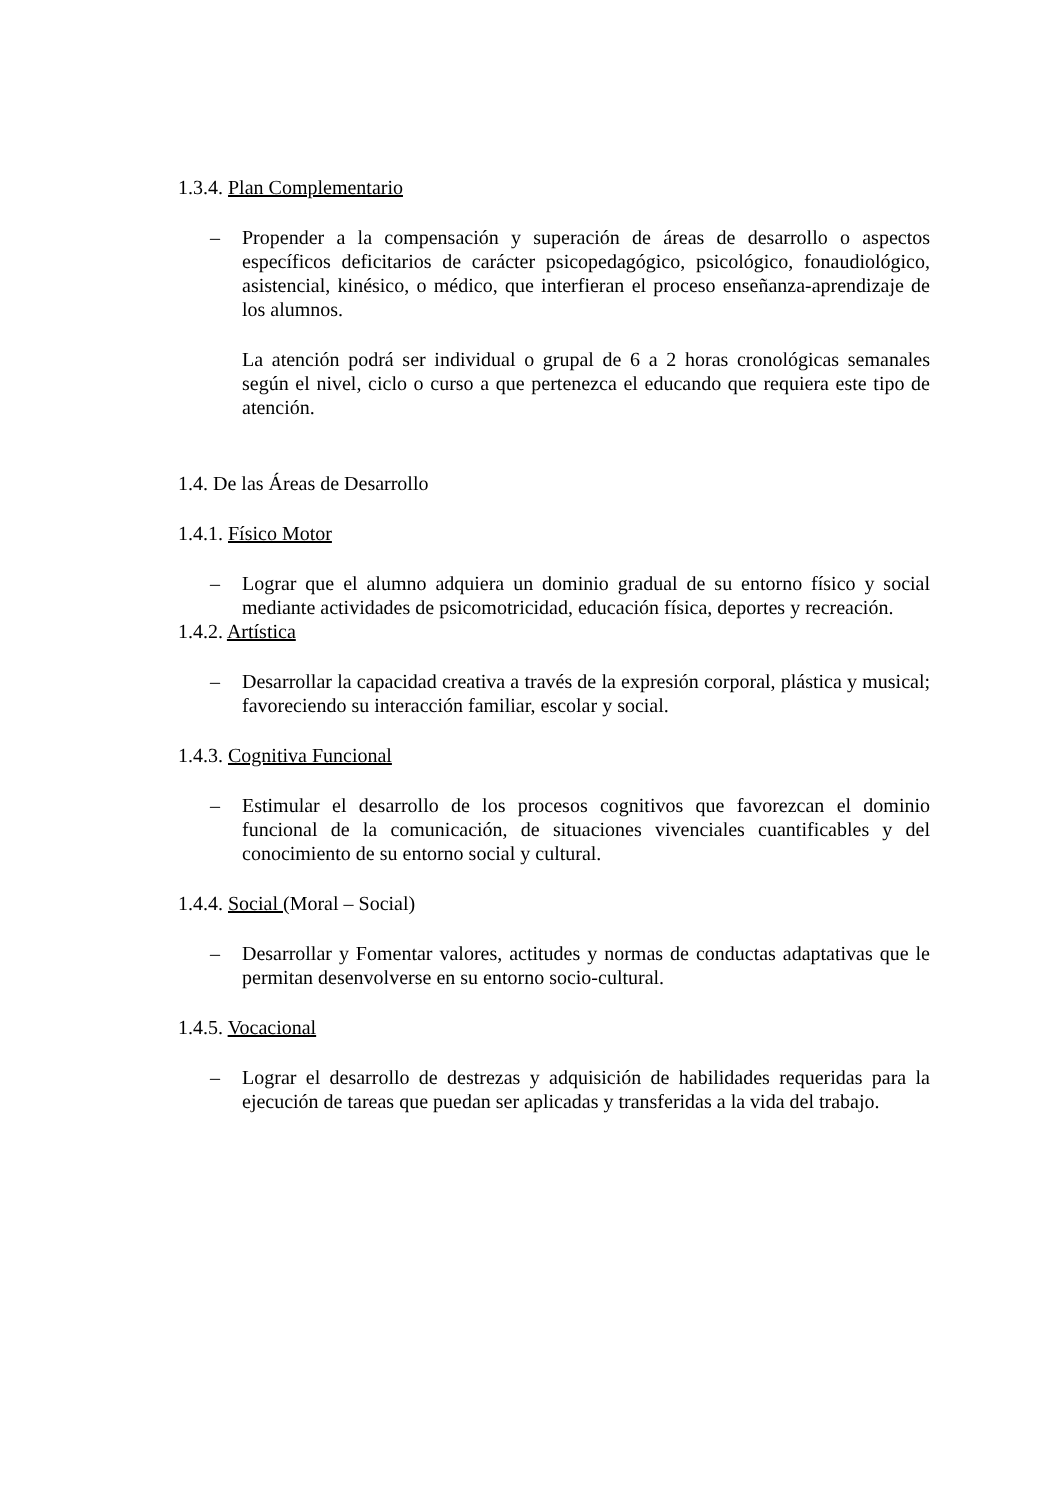1.3.4. Plan Complementario
– Propender a la compensación y superación de áreas de desarrollo o aspectos específicos deficitarios de carácter psicopedagógico, psicológico, fonaudiológico, asistencial, kinésico, o médico, que interfieran el proceso enseñanza-aprendizaje de los alumnos.
La atención podrá ser individual o grupal de 6 a 2 horas cronológicas semanales según el nivel, ciclo o curso a que pertenezca el educando que requiera este tipo de atención.
1.4. De las Áreas de Desarrollo
1.4.1. Físico Motor
– Lograr que el alumno adquiera un dominio gradual de su entorno físico y social mediante actividades de psicomotricidad, educación física, deportes y recreación.
1.4.2. Artística
– Desarrollar la capacidad creativa a través de la expresión corporal, plástica y musical; favoreciendo su interacción familiar, escolar y social.
1.4.3. Cognitiva Funcional
– Estimular el desarrollo de los procesos cognitivos que favorezcan el dominio funcional de la comunicación, de situaciones vivenciales cuantificables y del conocimiento de su entorno social y cultural.
1.4.4. Social (Moral – Social)
– Desarrollar y Fomentar valores, actitudes y normas de conductas adaptativas que le permitan desenvolverse en su entorno socio-cultural.
1.4.5. Vocacional
– Lograr el desarrollo de destrezas y adquisición de habilidades requeridas para la ejecución de tareas que puedan ser aplicadas y transferidas a la vida del trabajo.